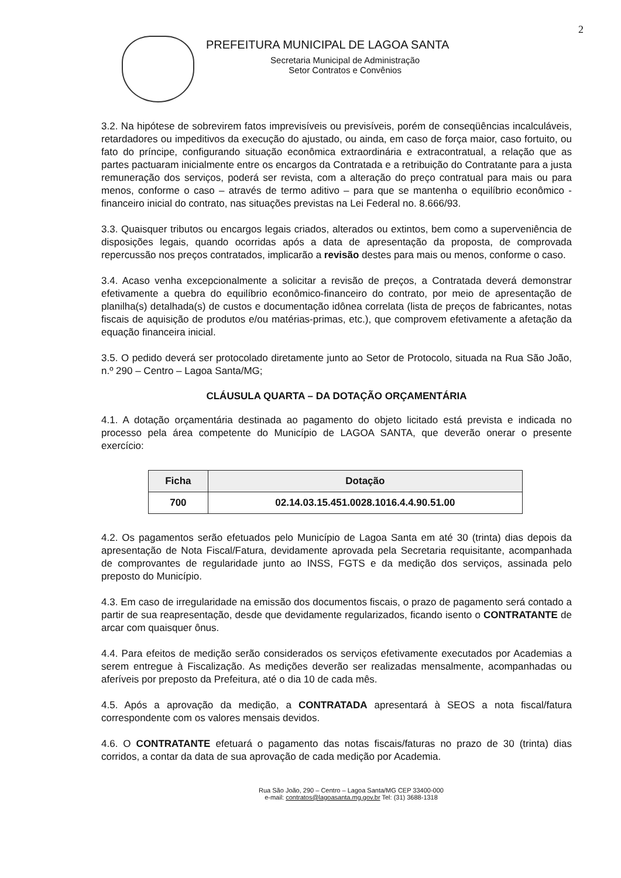2
PREFEITURA MUNICIPAL DE LAGOA SANTA
Secretaria Municipal de Administração
Setor Contratos e Convênios
3.2. Na hipótese de sobrevirem fatos imprevisíveis ou previsíveis, porém de conseqüências incalculáveis, retardadores ou impeditivos da execução do ajustado, ou ainda, em caso de força maior, caso fortuito, ou fato do príncipe, configurando situação econômica extraordinária e extracontratual, a relação que as partes pactuaram inicialmente entre os encargos da Contratada e a retribuição do Contratante para a justa remuneração dos serviços, poderá ser revista, com a alteração do preço contratual para mais ou para menos, conforme o caso – através de termo aditivo – para que se mantenha o equilíbrio econômico - financeiro inicial do contrato, nas situações previstas na Lei Federal no. 8.666/93.
3.3. Quaisquer tributos ou encargos legais criados, alterados ou extintos, bem como a superveniência de disposições legais, quando ocorridas após a data de apresentação da proposta, de comprovada repercussão nos preços contratados, implicarão a revisão destes para mais ou menos, conforme o caso.
3.4. Acaso venha excepcionalmente a solicitar a revisão de preços, a Contratada deverá demonstrar efetivamente a quebra do equilíbrio econômico-financeiro do contrato, por meio de apresentação de planilha(s) detalhada(s) de custos e documentação idônea correlata (lista de preços de fabricantes, notas fiscais de aquisição de produtos e/ou matérias-primas, etc.), que comprovem efetivamente a afetação da equação financeira inicial.
3.5. O pedido deverá ser protocolado diretamente junto ao Setor de Protocolo, situada na Rua São João, n.º 290 – Centro – Lagoa Santa/MG;
CLÁUSULA QUARTA – DA DOTAÇÃO ORÇAMENTÁRIA
4.1. A dotação orçamentária destinada ao pagamento do objeto licitado está prevista e indicada no processo pela área competente do Município de LAGOA SANTA, que deverão onerar o presente exercício:
| Ficha | Dotação |
| --- | --- |
| 700 | 02.14.03.15.451.0028.1016.4.4.90.51.00 |
4.2. Os pagamentos serão efetuados pelo Município de Lagoa Santa em até 30 (trinta) dias depois da apresentação de Nota Fiscal/Fatura, devidamente aprovada pela Secretaria requisitante, acompanhada de comprovantes de regularidade junto ao INSS, FGTS e da medição dos serviços, assinada pelo preposto do Município.
4.3. Em caso de irregularidade na emissão dos documentos fiscais, o prazo de pagamento será contado a partir de sua reapresentação, desde que devidamente regularizados, ficando isento o CONTRATANTE de arcar com quaisquer ônus.
4.4. Para efeitos de medição serão considerados os serviços efetivamente executados por Academias a serem entregue à Fiscalização. As medições deverão ser realizadas mensalmente, acompanhadas ou aferíveis por preposto da Prefeitura, até o dia 10 de cada mês.
4.5. Após a aprovação da medição, a CONTRATADA apresentará à SEOS a nota fiscal/fatura correspondente com os valores mensais devidos.
4.6. O CONTRATANTE efetuará o pagamento das notas fiscais/faturas no prazo de 30 (trinta) dias corridos, a contar da data de sua aprovação de cada medição por Academia.
Rua São João, 290 – Centro – Lagoa Santa/MG CEP 33400-000
e-mail: contratos@lagoasanta.mg.gov.br Tel: (31) 3688-1318